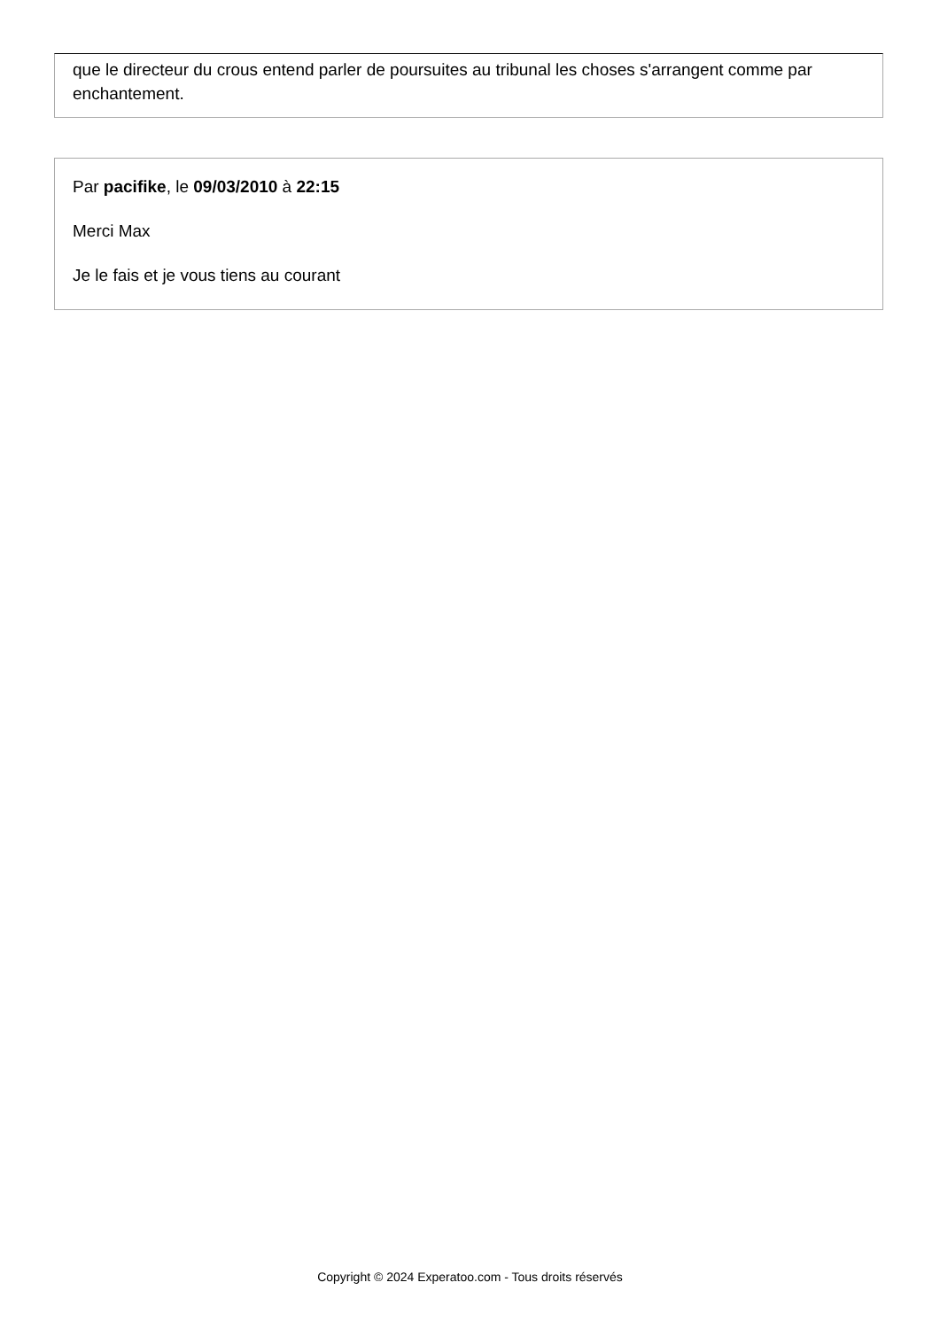que le directeur du crous entend parler de poursuites au tribunal les choses s'arrangent comme par enchantement.
Par pacifike, le 09/03/2010 à 22:15
Merci Max
Je le fais et je vous tiens au courant
Copyright © 2024 Experatoo.com - Tous droits réservés